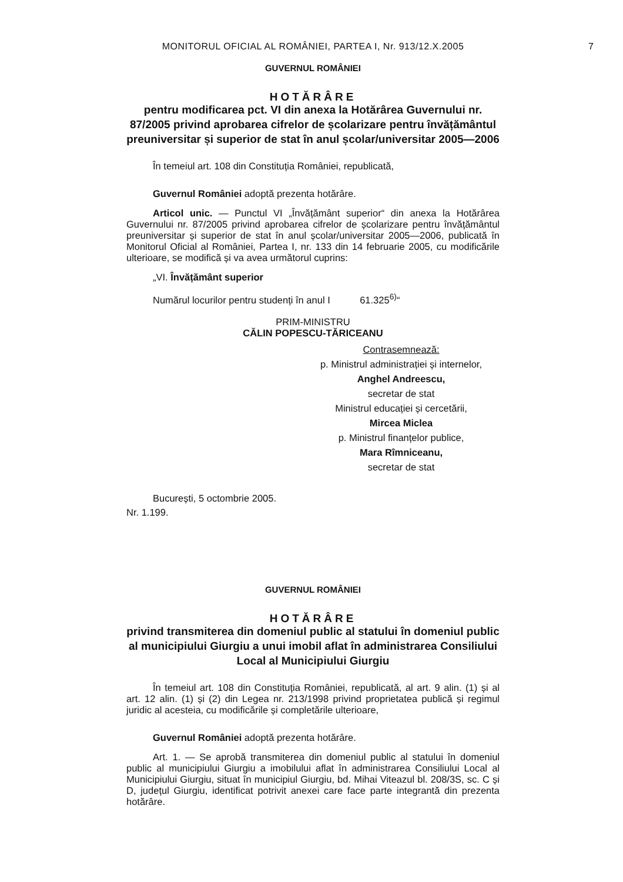MONITORUL OFICIAL AL ROMÂNIEI, PARTEA I, Nr. 913/12.X.2005
7
GUVERNUL ROMÂNIEI
HOTĂRÂRE
pentru modificarea pct. VI din anexa la Hotărârea Guvernului nr. 87/2005 privind aprobarea cifrelor de școlarizare pentru învățământul preuniversitar și superior de stat în anul școlar/universitar 2005—2006
În temeiul art. 108 din Constituția României, republicată,
Guvernul României adoptă prezenta hotărâre.
Articol unic. — Punctul VI „Învățământ superior“ din anexa la Hotărârea Guvernului nr. 87/2005 privind aprobarea cifrelor de școlarizare pentru învățământul preuniversitar și superior de stat în anul școlar/universitar 2005—2006, publicată în Monitorul Oficial al României, Partea I, nr. 133 din 14 februarie 2005, cu modificările ulterioare, se modifică și va avea următorul cuprins:
„VI. Învățământ superior
Numărul locurilor pentru studenți în anul I 61.325<sup>6)</sup>“
PRIM-MINISTRU
CĂLIN POPESCU-TĂRICEANU
Contrasemnează:
p. Ministrul administrației și internelor,
Anghel Andreescu,
secretar de stat
Ministrul educației și cercetării,
Mircea Miclea
p. Ministrul finanțelor publice,
Mara Rîmniceanu,
secretar de stat
București, 5 octombrie 2005.
Nr. 1.199.
GUVERNUL ROMÂNIEI
HOTĂRÂRE
privind transmiterea din domeniul public al statului în domeniul public al municipiului Giurgiu a unui imobil aflat în administrarea Consiliului Local al Municipiului Giurgiu
În temeiul art. 108 din Constituția României, republicată, al art. 9 alin. (1) și al art. 12 alin. (1) și (2) din Legea nr. 213/1998 privind proprietatea publică și regimul juridic al acesteia, cu modificările și completările ulterioare,
Guvernul României adoptă prezenta hotărâre.
Art. 1. — Se aprobă transmiterea din domeniul public al statului în domeniul public al municipiului Giurgiu a imobilului aflat în administrarea Consiliului Local al Municipiului Giurgiu, situat în municipiul Giurgiu, bd. Mihai Viteazul bl. 208/3S, sc. C și D, județul Giurgiu, identificat potrivit anexei care face parte integrantă din prezenta hotărâre.